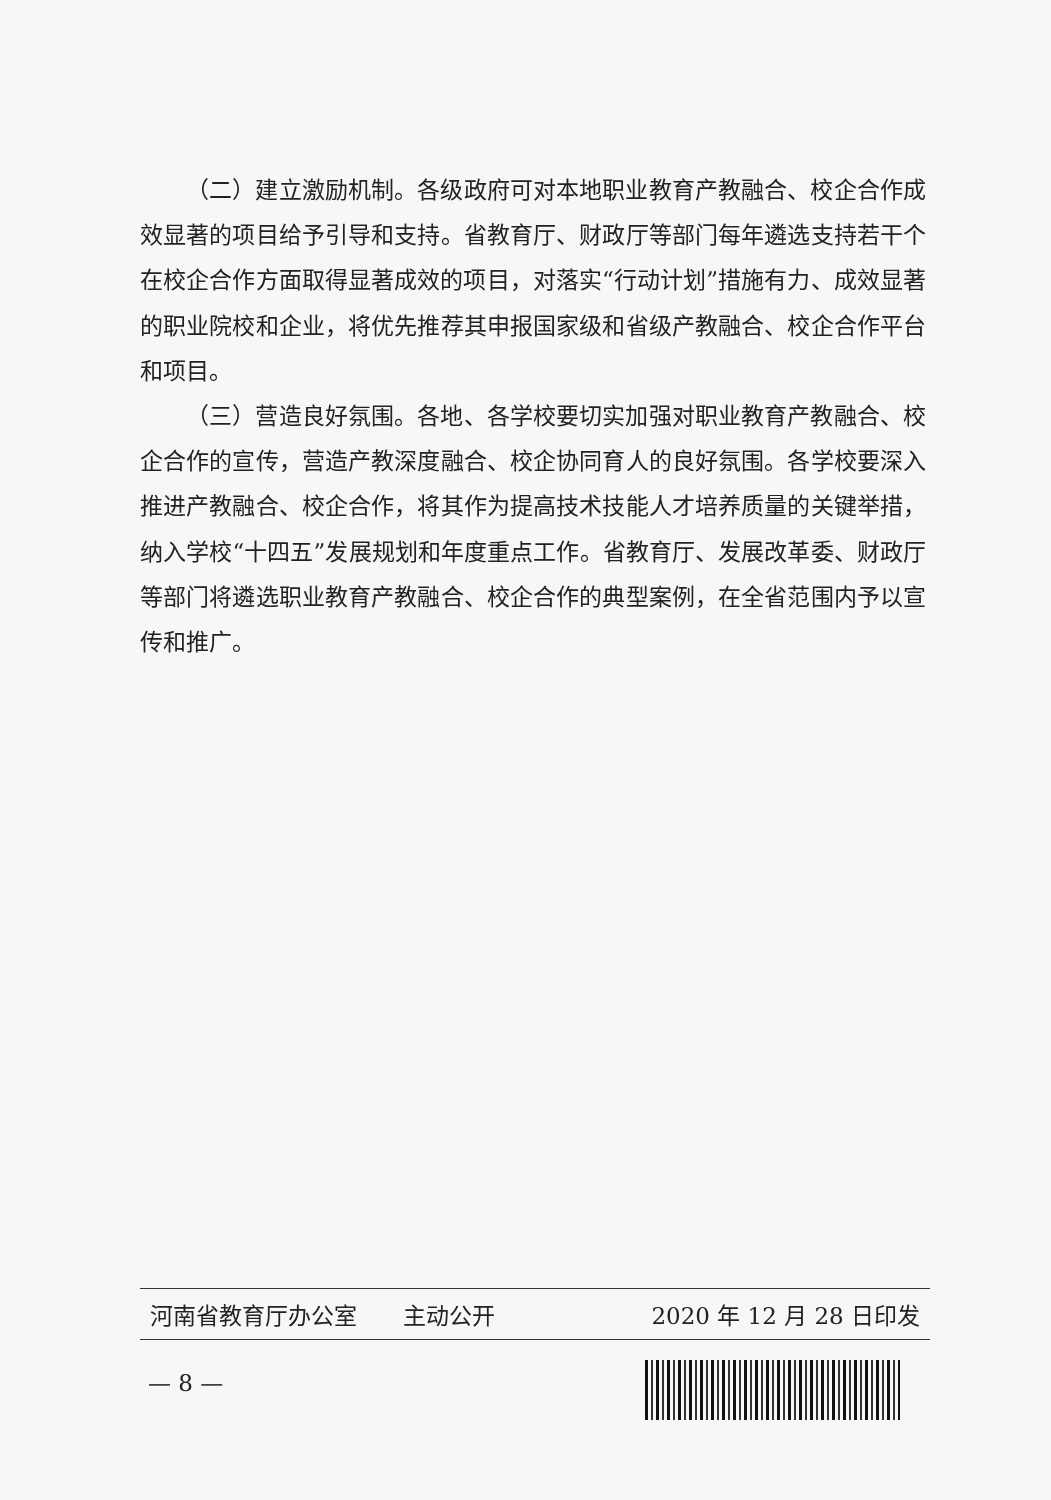（二）建立激励机制。各级政府可对本地职业教育产教融合、校企合作成效显著的项目给予引导和支持。省教育厅、财政厅等部门每年遴选支持若干个在校企合作方面取得显著成效的项目，对落实“行动计划”措施有力、成效显著的职业院校和企业，将优先推荐其申报国家级和省级产教融合、校企合作平台和项目。
（三）营造良好氛围。各地、各学校要切实加强对职业教育产教融合、校企合作的宣传，营造产教深度融合、校企协同育人的良好氛围。各学校要深入推进产教融合、校企合作，将其作为提高技术技能人才培养质量的关键举措，纳入学校“十四五”发展规划和年度重点工作。省教育厅、发展改革委、财政厅等部门将遴选职业教育产教融合、校企合作的典型案例，在全省范围内予以宣传和推广。
河南省教育厅办公室　　主动公开 2020 年 12 月 28 日印发
— 8 —